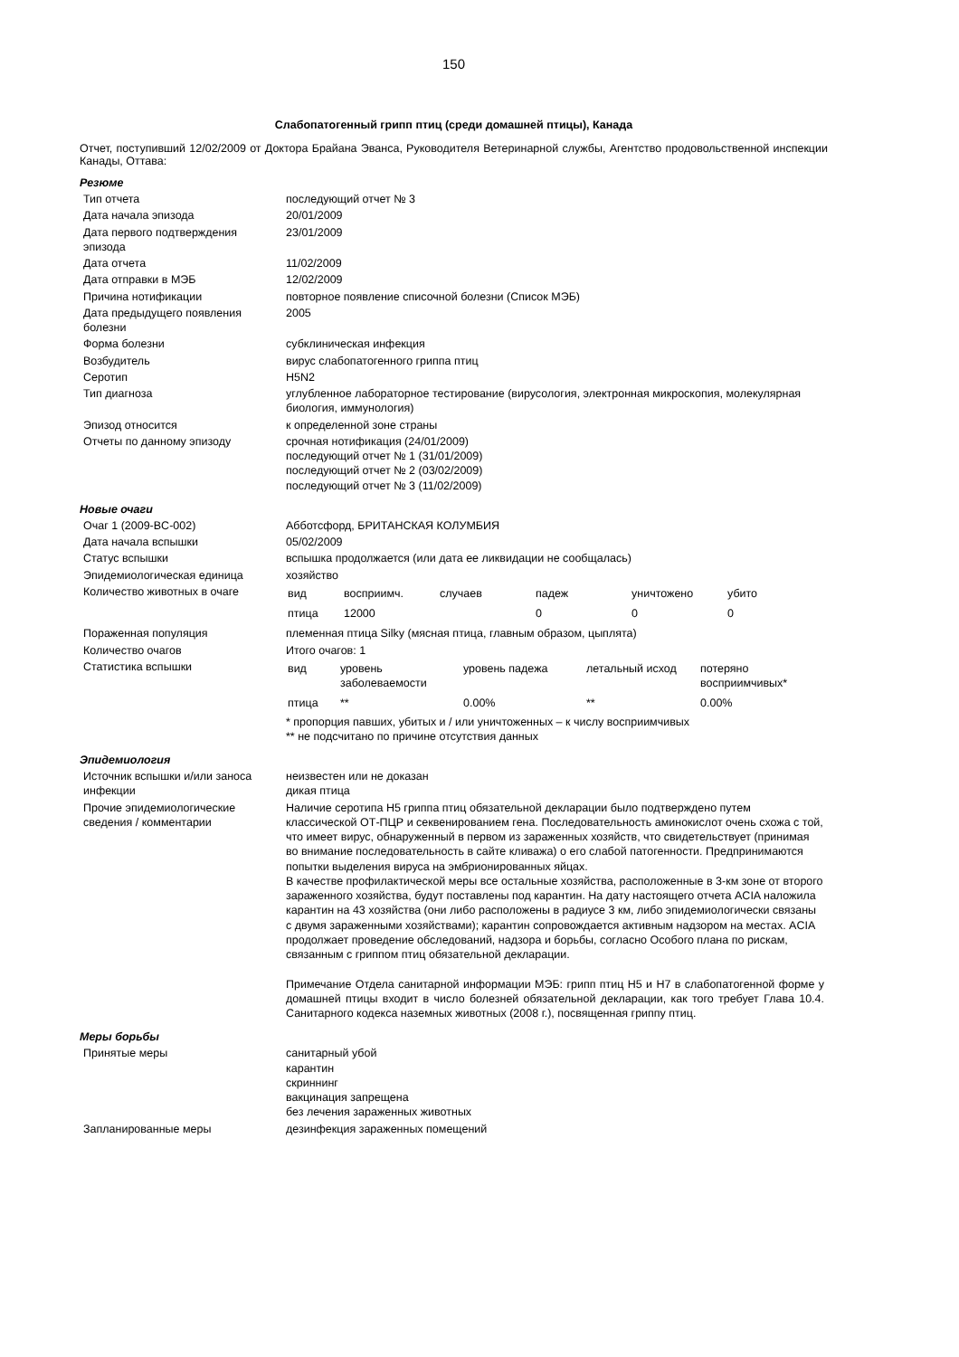150
Слабопатогенный грипп птиц (среди домашней птицы), Канада
Отчет, поступивший 12/02/2009 от Доктора Брайана Эванса, Руководителя Ветеринарной службы, Агентство продовольственной инспекции Канады, Оттава:
Резюме
| Тип отчета | последующий отчет № 3 |
| Дата начала эпизода | 20/01/2009 |
| Дата первого подтверждения эпизода | 23/01/2009 |
| Дата отчета | 11/02/2009 |
| Дата отправки в МЭБ | 12/02/2009 |
| Причина нотификации | повторное появление списочной болезни (Список МЭБ) |
| Дата предыдущего появления болезни | 2005 |
| Форма болезни | субклиническая инфекция |
| Возбудитель | вирус слабопатогенного гриппа птиц |
| Серотип | H5N2 |
| Тип диагноза | углубленное лабораторное тестирование (вирусология, электронная микроскопия, молекулярная биология, иммунология) |
| Эпизод относится | к определенной зоне страны |
| Отчеты по данному эпизоду | срочная нотификация (24/01/2009) последующий отчет № 1 (31/01/2009) последующий отчет № 2 (03/02/2009) последующий отчет № 3 (11/02/2009) |
Новые очаги
| Очаг 1 (2009-BC-002) | Абботсфорд, БРИТАНСКАЯ КОЛУМБИЯ |
| Дата начала вспышки | 05/02/2009 |
| Статус вспышки | вспышка продолжается (или дата ее ликвидации не сообщалась) |
| Эпидемиологическая единица | хозяйство |
| Количество животных в очаге | / вид / восприимч. / случаев / падеж / уничтожено / убито / / птица / 12000 / / 0 / 0 / 0 / |
| Пораженная популяция | племенная птица Silky (мясная птица, главным образом, цыплята) |
| Количество очагов | Итого очагов: 1 |
| Статистика вспышки | / вид / уровень заболеваемости / уровень падежа / летальный исход / потеряно восприимчивых* / / птица / ** / 0.00% / ** / 0.00% / * пропорция павших, убитых и / или уничтоженных – к числу восприимчивых ** не подсчитано по причине отсутствия данных |
Эпидемиология
| Источник вспышки и/или заноса инфекции | неизвестен или не доказан дикая птица |
| Прочие эпидемиологические сведения / комментарии | Наличие серотипа H5 гриппа птиц обязательной декларации было подтверждено путем классической ОТ-ПЦР и секвенированием гена. Последовательность аминокислот очень схожа с той, что имеет вирус, обнаруженный в первом из зараженных хозяйств, что свидетельствует (принимая во внимание последовательность в сайте кливажа) о его слабой патогенности. Предпринимаются попытки выделения вируса на эмбрионированных яйцах. В качестве профилактической меры все остальные хозяйства, расположенные в 3-км зоне от второго зараженного хозяйства, будут поставлены под карантин. На дату настоящего отчета ACIA наложила карантин на 43 хозяйства (они либо расположены в радиусе 3 км, либо эпидемиологически связаны с двумя зараженными хозяйствами); карантин сопровождается активным надзором на местах. ACIA продолжает проведение обследований, надзора и борьбы, согласно Особого плана по рискам, связанным с гриппом птиц обязательной декларации. Примечание Отдела санитарной информации МЭБ: грипп птиц H5 и H7 в слабопатогенной форме у домашней птицы входит в число болезней обязательной декларации, как того требует Глава 10.4. Санитарного кодекса наземных животных (2008 г.), посвященная гриппу птиц. |
Меры борьбы
| Принятые меры | санитарный убой карантин скриннинг вакцинация запрещена без лечения зараженных животных |
| Запланированные меры | дезинфекция зараженных помещений |